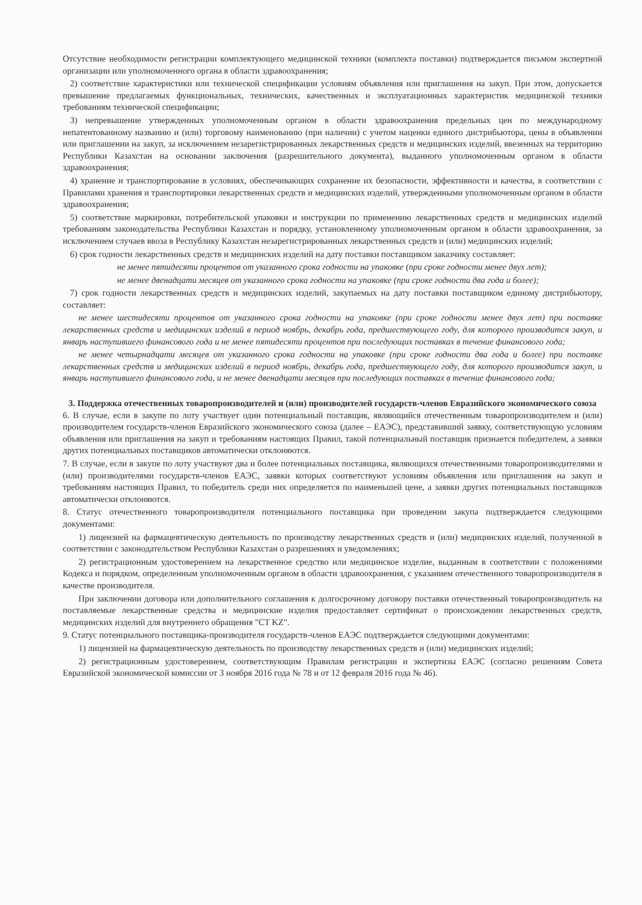Отсутствие необходимости регистрации комплектующего медицинской техники (комплекта поставки) подтверждается письмом экспертной организации или уполномоченного органа в области здравоохранения;
2) соответствие характеристики или технической спецификации условиям объявления или приглашения на закуп. При этом, допускается превышение предлагаемых функциональных, технических, качественных и эксплуатационных характеристик медицинской техники требованиям технической спецификации;
3) непревышение утвержденных уполномоченным органом в области здравоохранения предельных цен по международному непатентованному названию и (или) торговому наименованию (при наличии) с учетом наценки единого дистрибьютора, цены в объявлении или приглашении на закуп, за исключением незарегистрированных лекарственных средств и медицинских изделий, ввезенных на территорию Республики Казахстан на основании заключения (разрешительного документа), выданного уполномоченным органом в области здравоохранения;
4) хранение и транспортирование в условиях, обеспечивающих сохранение их безопасности, эффективности и качества, в соответствии с Правилами хранения и транспортировки лекарственных средств и медицинских изделий, утвержденными уполномоченным органом в области здравоохранения;
5) соответствие маркировки, потребительской упаковки и инструкции по применению лекарственных средств и медицинских изделий требованиям законодательства Республики Казахстан и порядку, установленному уполномоченным органом в области здравоохранения, за исключением случаев ввоза в Республику Казахстан незарегистрированных лекарственных средств и (или) медицинских изделий;
6) срок годности лекарственных средств и медицинских изделий на дату поставки поставщиком заказчику составляет:
не менее пятидесяти процентов от указанного срока годности на упаковке (при сроке годности менее двух лет);
не менее двенадцати месяцев от указанного срока годности на упаковке (при сроке годности два года и более);
7) срок годности лекарственных средств и медицинских изделий, закупаемых на дату поставки поставщиком единому дистрибьютору, составляет:
не менее шестидесяти процентов от указанного срока годности на упаковке (при сроке годности менее двух лет) при поставке лекарственных средств и медицинских изделий в период ноябрь, декабрь года, предшествующего году, для которого производится закуп, и январь наступившего финансового года и не менее пятидесяти процентов при последующих поставках в течение финансового года;
не менее четырнадцати месяцев от указанного срока годности на упаковке (при сроке годности два года и более) при поставке лекарственных средств и медицинских изделий в период ноябрь, декабрь года, предшествующего году, для которого производится закуп, и январь наступившего финансового года, и не менее двенадцати месяцев при последующих поставках в течение финансового года;
3. Поддержка отечественных товаропроизводителей и (или) производителей государств-членов Евразийского экономического союза
6. В случае, если в закупе по лоту участвует один потенциальный поставщик, являющийся отечественным товаропроизводителем и (или) производителем государств-членов Евразийского экономического союза (далее – ЕАЭС), представивший заявку, соответствующую условиям объявления или приглашения на закуп и требованиям настоящих Правил, такой потенциальный поставщик признается победителем, а заявки других потенциальных поставщиков автоматически отклоняются.
7. В случае, если в закупе по лоту участвуют два и более потенциальных поставщика, являющихся отечественными товаропроизводителями и (или) производителями государств-членов ЕАЭС, заявки которых соответствуют условиям объявления или приглашения на закуп и требованиям настоящих Правил, то победитель среди них определяется по наименьшей цене, а заявки других потенциальных поставщиков автоматически отклоняются.
8. Статус отечественного товаропроизводителя потенциального поставщика при проведении закупа подтверждается следующими документами:
1) лицензией на фармацевтическую деятельность по производству лекарственных средств и (или) медицинских изделий, полученной в соответствии с законодательством Республики Казахстан о разрешениях и уведомлениях;
2) регистрационным удостоверением на лекарственное средство или медицинское изделие, выданным в соответствии с положениями Кодекса и порядком, определенным уполномоченным органом в области здравоохранения, с указанием отечественного товаропроизводителя в качестве производителя.
При заключении договора или дополнительного соглашения к долгосрочному договору поставки отечественный товаропроизводитель на поставляемые лекарственные средства и медицинские изделия предоставляет сертификат о происхождении лекарственных средств, медицинских изделий для внутреннего обращения "CT KZ".
9. Статус потенциального поставщика-производителя государств-членов ЕАЭС подтверждается следующими документами:
1) лицензией на фармацевтическую деятельность по производству лекарственных средств и (или) медицинских изделий;
2) регистрационным удостоверением, соответствующим Правилам регистрации и экспертизы ЕАЭС (согласно решениям Совета Евразийской экономической комиссии от 3 ноября 2016 года № 78 и от 12 февраля 2016 года № 46).